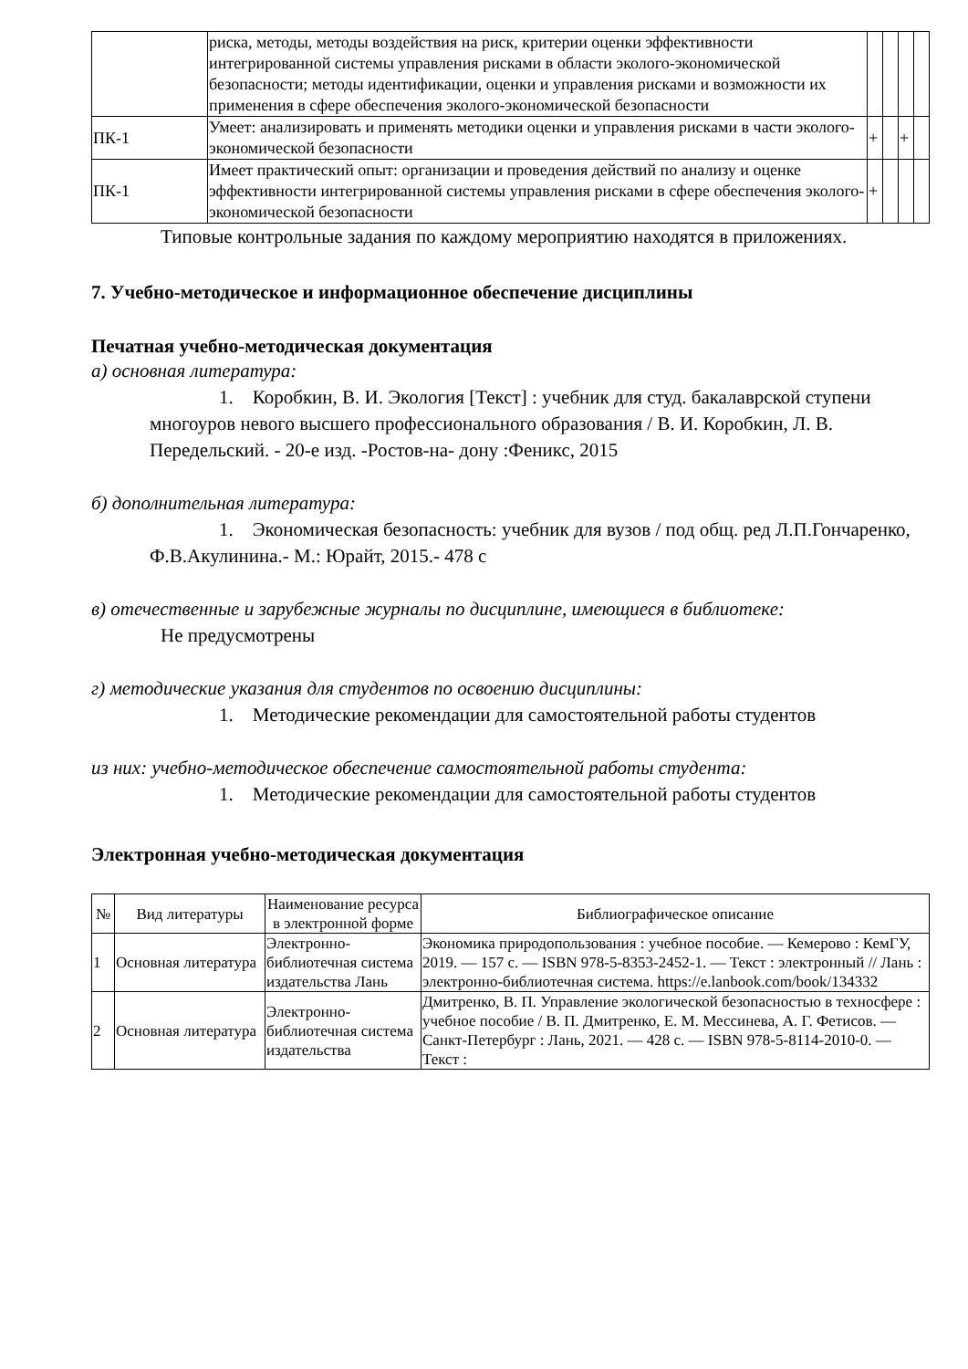| | риска, методы, методы воздействия на риск, критерии оценки эффективности интегрированной системы управления рисками в области эколого-экономической безопасности; методы идентификации, оценки и управления рисками и возможности их применения в сфере обеспечения эколого-экономической безопасности | | | | |
| ПК-1 | Умеет: анализировать и применять методики оценки и управления рисками в части эколого-экономической безопасности | + | | + | |
| ПК-1 | Имеет практический опыт: организации и проведения действий по анализу и оценке эффективности интегрированной системы управления рисками в сфере обеспечения эколого-экономической безопасности | + | | | |
Типовые контрольные задания по каждому мероприятию находятся в приложениях.
7. Учебно-методическое и информационное обеспечение дисциплины
Печатная учебно-методическая документация
а) основная литература:
1. Коробкин, В. И. Экология [Текст] : учебник для студ. бакалаврской ступени многоуров невого высшего профессионального образования / В. И. Коробкин, Л. В. Передельский. - 20-е изд. -Ростов-на- дону :Феникс, 2015
б) дополнительная литература:
1. Экономическая безопасность: учебник для вузов / под общ. ред Л.П.Гончаренко, Ф.В.Акулинина.- М.: Юрайт, 2015.- 478 с
в) отечественные и зарубежные журналы по дисциплине, имеющиеся в библиотеке:
Не предусмотрены
г) методические указания для студентов по освоению дисциплины:
1. Методические рекомендации для самостоятельной работы студентов
из них: учебно-методическое обеспечение самостоятельной работы студента:
1. Методические рекомендации для самостоятельной работы студентов
Электронная учебно-методическая документация
| № | Вид литературы | Наименование ресурса в электронной форме | Библиографическое описание |
| --- | --- | --- | --- |
| 1 | Основная литература | Электронно-библиотечная система издательства Лань | Экономика природопользования : учебное пособие. — Кемерово : КемГУ, 2019. — 157 с. — ISBN 978-5-8353-2452-1. — Текст : электронный // Лань : электронно-библиотечная система. https://e.lanbook.com/book/134332 |
| 2 | Основная литература | Электронно-библиотечная система издательства | Дмитренко, В. П. Управление экологической безопасностью в техносфере : учебное пособие / В. П. Дмитренко, Е. М. Мессинева, А. Г. Фетисов. — Санкт-Петербург : Лань, 2021. — 428 с. — ISBN 978-5-8114-2010-0. — Текст : |